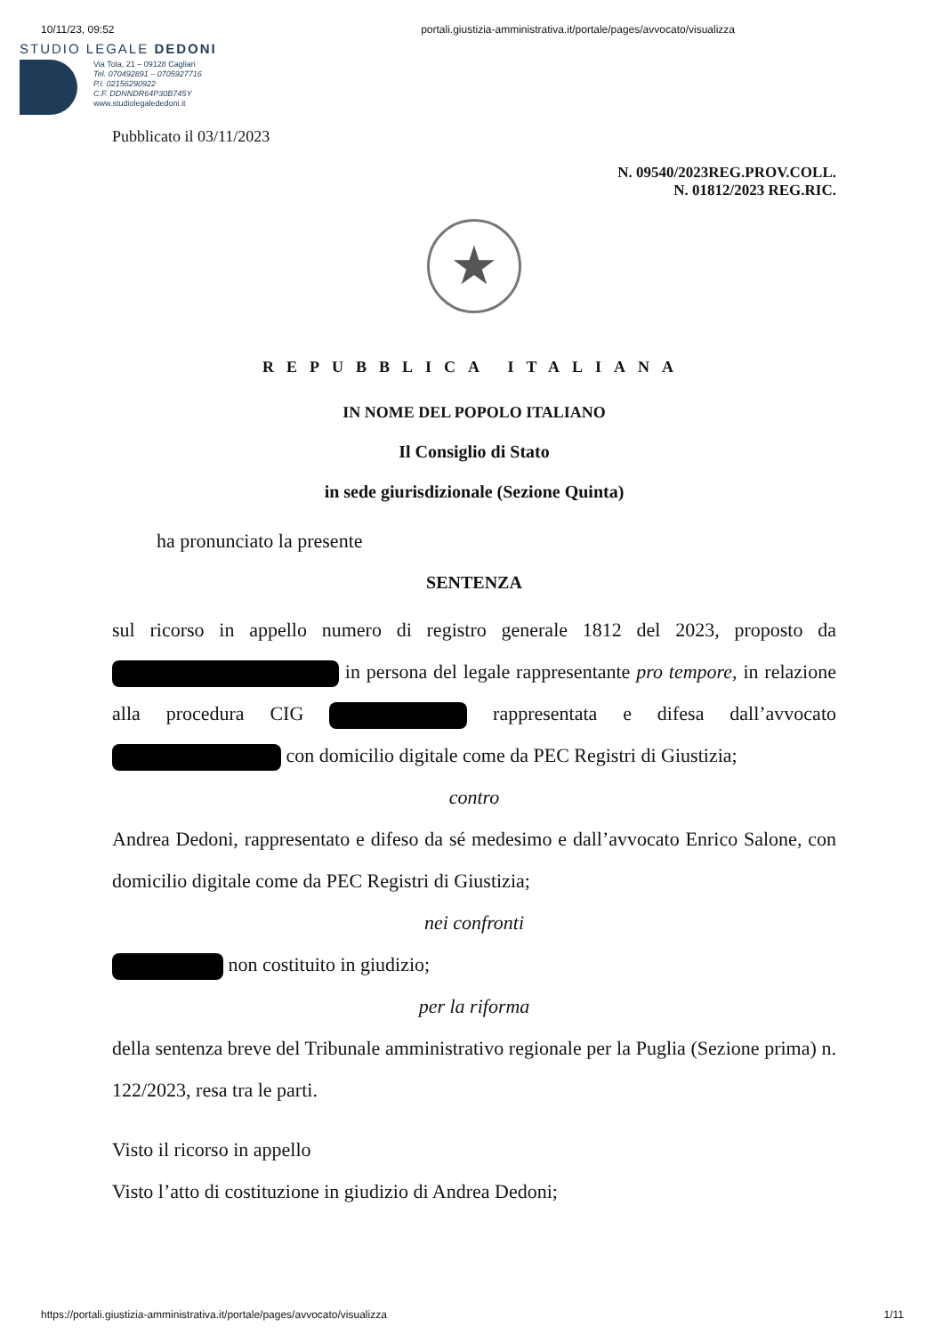10/11/23, 09:52 portali.giustizia-amministrativa.it/portale/pages/avvocato/visualizza
STUDIO LEGALE DEDONI
Via Tola, 21 – 09128 Cagliari
Tel. 070492891 – 0705927716
P.I. 02156290922
C.F. DDNNDR64P30B745Y
www.studiolegalededoni.it
Pubblicato il 03/11/2023
N. 09540/2023REG.PROV.COLL.
N. 01812/2023 REG.RIC.
★
REPUBBLICA ITALIANA
IN NOME DEL POPOLO ITALIANO
Il Consiglio di Stato
in sede giurisdizionale (Sezione Quinta)
ha pronunciato la presente
SENTENZA
sul ricorso in appello numero di registro generale 1812 del 2023, proposto da in persona del legale rappresentante pro tempore, in relazione alla procedura CIG rappresentata e difesa dall’avvocato con domicilio digitale come da PEC Registri di Giustizia;
contro
Andrea Dedoni, rappresentato e difeso da sé medesimo e dall’avvocato Enrico Salone, con domicilio digitale come da PEC Registri di Giustizia;
nei confronti
non costituito in giudizio;
per la riforma
della sentenza breve del Tribunale amministrativo regionale per la Puglia (Sezione prima) n. 122/2023, resa tra le parti.
Visto il ricorso in appello
Visto l’atto di costituzione in giudizio di Andrea Dedoni;
https://portali.giustizia-amministrativa.it/portale/pages/avvocato/visualizza 1/11